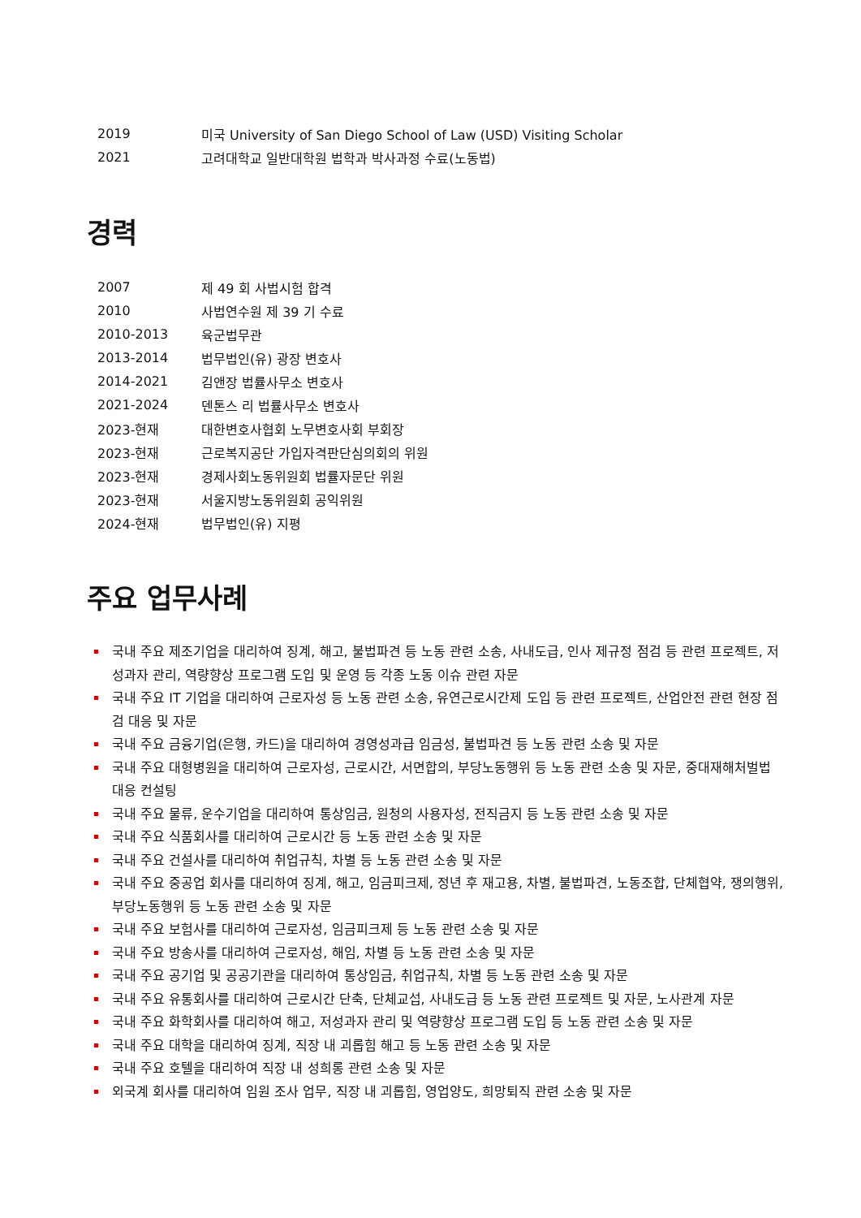| 2019 | 미국 University of San Diego School of Law (USD) Visiting Scholar |
| 2021 | 고려대학교 일반대학원 법학과 박사과정 수료(노동법) |
경력
| 2007 | 제 49 회 사법시험 합격 |
| 2010 | 사법연수원 제 39 기 수료 |
| 2010-2013 | 육군법무관 |
| 2013-2014 | 법무법인(유) 광장 변호사 |
| 2014-2021 | 김앤장 법률사무소 변호사 |
| 2021-2024 | 덴톤스 리 법률사무소 변호사 |
| 2023-현재 | 대한변호사협회 노무변호사회 부회장 |
| 2023-현재 | 근로복지공단 가입자격판단심의회의 위원 |
| 2023-현재 | 경제사회노동위원회 법률자문단 위원 |
| 2023-현재 | 서울지방노동위원회 공익위원 |
| 2024-현재 | 법무법인(유) 지평 |
주요 업무사례
국내 주요 제조기업을 대리하여 징계, 해고, 불법파견 등 노동 관련 소송, 사내도급, 인사 제규정 점검 등 관련 프로젝트, 저성과자 관리, 역량향상 프로그램 도입 및 운영 등 각종 노동 이슈 관련 자문
국내 주요 IT 기업을 대리하여 근로자성 등 노동 관련 소송, 유연근로시간제 도입 등 관련 프로젝트, 산업안전 관련 현장 점검 대응 및 자문
국내 주요 금융기업(은행, 카드)을 대리하여 경영성과급 임금성, 불법파견 등 노동 관련 소송 및 자문
국내 주요 대형병원을 대리하여 근로자성, 근로시간, 서면합의, 부당노동행위 등 노동 관련 소송 및 자문, 중대재해처벌법 대응 컨설팅
국내 주요 물류, 운수기업을 대리하여 통상임금, 원청의 사용자성, 전직금지 등 노동 관련 소송 및 자문
국내 주요 식품회사를 대리하여 근로시간 등 노동 관련 소송 및 자문
국내 주요 건설사를 대리하여 취업규칙, 차별 등 노동 관련 소송 및 자문
국내 주요 중공업 회사를 대리하여 징계, 해고, 임금피크제, 정년 후 재고용, 차별, 불법파견, 노동조합, 단체협약, 쟁의행위, 부당노동행위 등 노동 관련 소송 및 자문
국내 주요 보험사를 대리하여 근로자성, 임금피크제 등 노동 관련 소송 및 자문
국내 주요 방송사를 대리하여 근로자성, 해임, 차별 등 노동 관련 소송 및 자문
국내 주요 공기업 및 공공기관을 대리하여 통상임금, 취업규칙, 차별 등 노동 관련 소송 및 자문
국내 주요 유통회사를 대리하여 근로시간 단축, 단체교섭, 사내도급 등 노동 관련 프로젝트 및 자문, 노사관계 자문
국내 주요 화학회사를 대리하여 해고, 저성과자 관리 및 역량향상 프로그램 도입 등 노동 관련 소송 및 자문
국내 주요 대학을 대리하여 징계, 직장 내 괴롭힘 해고 등 노동 관련 소송 및 자문
국내 주요 호텔을 대리하여 직장 내 성희롱 관련 소송 및 자문
외국계 회사를 대리하여 임원 조사 업무, 직장 내 괴롭힘, 영업양도, 희망퇴직 관련 소송 및 자문